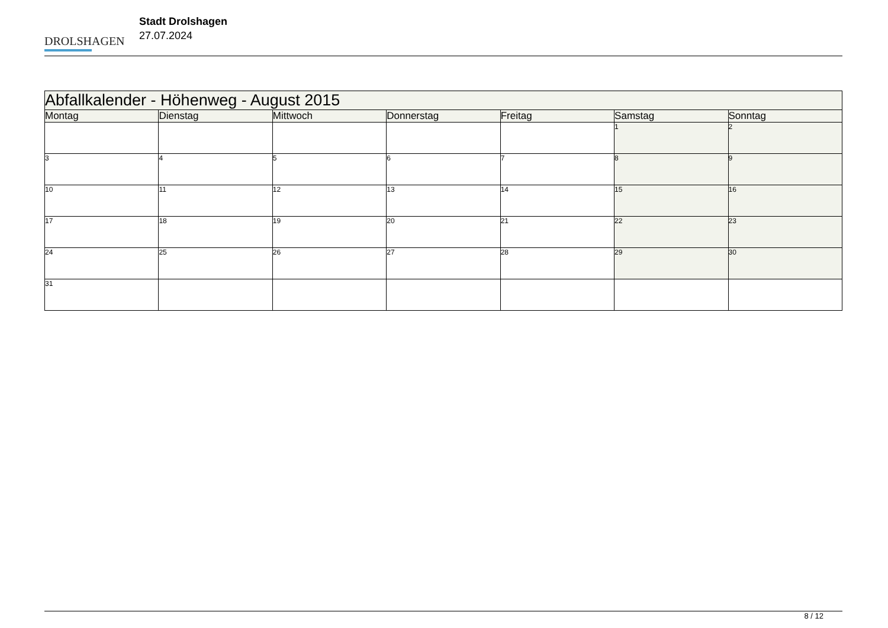DROLSHAGEN
Stadt Drolshagen
27.07.2024
| Abfallkalender - Höhenweg - August 2015 | | | | | | |
| --- | --- | --- | --- | --- | --- | --- |
| Montag | Dienstag | Mittwoch | Donnerstag | Freitag | Samstag | Sonntag |
| | | | | | 1 | 2 |
| 3 | 4 | 5 | 6 | 7 | 8 | 9 |
| 10 | 11 | 12 | 13 | 14 | 15 | 16 |
| 17 | 18 | 19 | 20 | 21 | 22 | 23 |
| 24 | 25 | 26 | 27 | 28 | 29 | 30 |
| 31 | | | | | | |
8 / 12